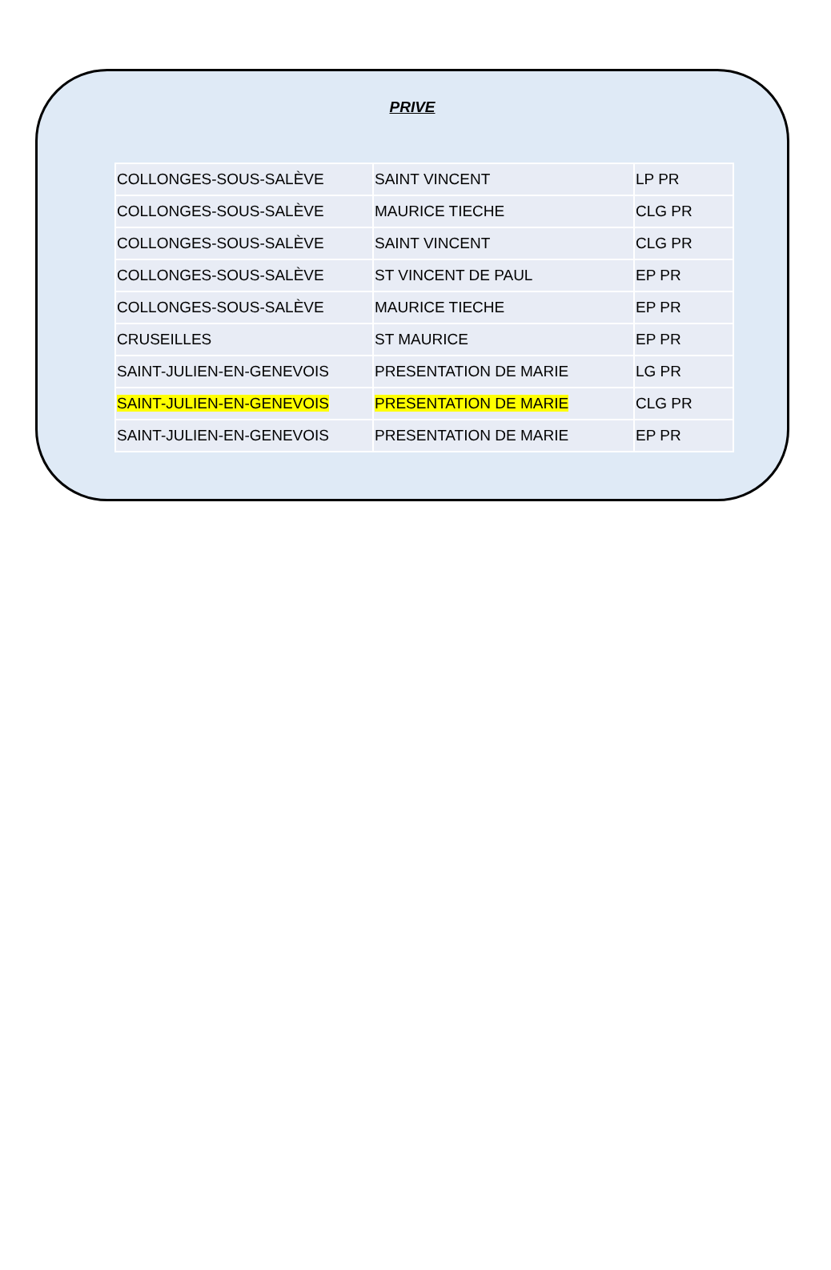PRIVE
| COLLONGES-SOUS-SALÈVE | SAINT VINCENT | LP PR |
| COLLONGES-SOUS-SALÈVE | MAURICE TIECHE | CLG PR |
| COLLONGES-SOUS-SALÈVE | SAINT VINCENT | CLG PR |
| COLLONGES-SOUS-SALÈVE | ST VINCENT DE PAUL | EP PR |
| COLLONGES-SOUS-SALÈVE | MAURICE TIECHE | EP PR |
| CRUSEILLES | ST MAURICE | EP PR |
| SAINT-JULIEN-EN-GENEVOIS | PRESENTATION DE MARIE | LG PR |
| SAINT-JULIEN-EN-GENEVOIS | PRESENTATION DE MARIE | CLG PR |
| SAINT-JULIEN-EN-GENEVOIS | PRESENTATION DE MARIE | EP PR |